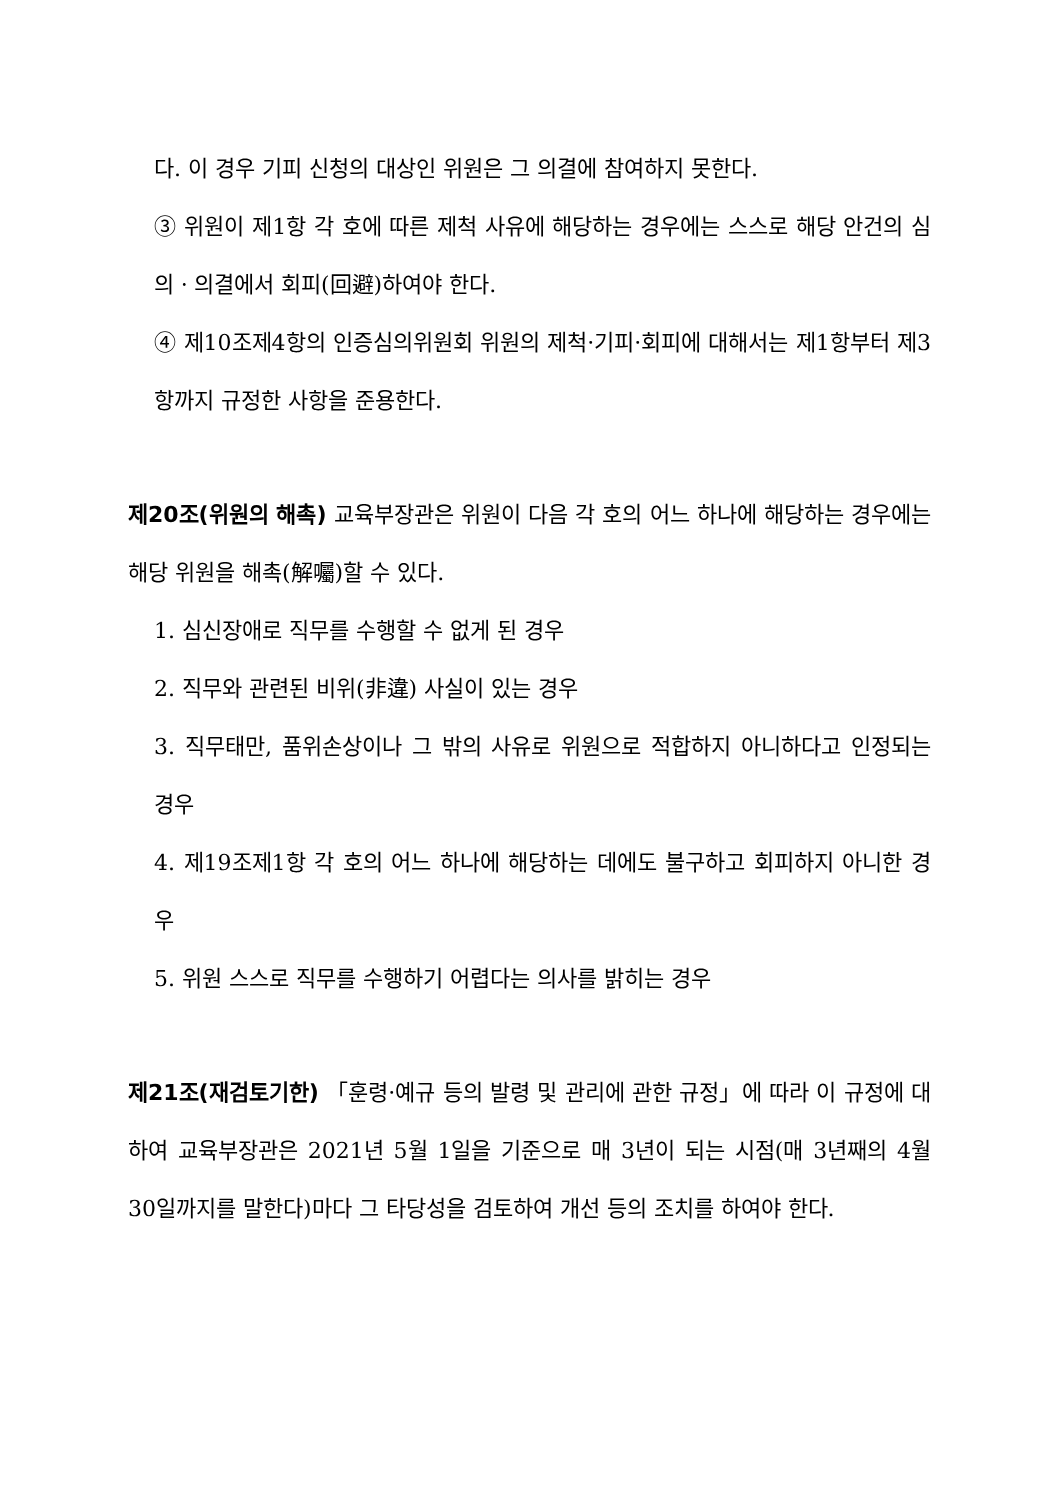다. 이 경우 기피 신청의 대상인 위원은 그 의결에 참여하지 못한다.
③ 위원이 제1항 각 호에 따른 제척 사유에 해당하는 경우에는 스스로 해당 안건의 심의ㆍ의결에서 회피(回避)하여야 한다.
④ 제10조제4항의 인증심의위원회 위원의 제척·기피·회피에 대해서는 제1항부터 제3항까지 규정한 사항을 준용한다.
제20조(위원의 해촉) 교육부장관은 위원이 다음 각 호의 어느 하나에 해당하는 경우에는 해당 위원을 해촉(解囑)할 수 있다.
1. 심신장애로 직무를 수행할 수 없게 된 경우
2. 직무와 관련된 비위(非違) 사실이 있는 경우
3. 직무태만, 품위손상이나 그 밖의 사유로 위원으로 적합하지 아니하다고 인정되는 경우
4. 제19조제1항 각 호의 어느 하나에 해당하는 데에도 불구하고 회피하지 아니한 경우
5. 위원 스스로 직무를 수행하기 어렵다는 의사를 밝히는 경우
제21조(재검토기한) 「훈령·예규 등의 발령 및 관리에 관한 규정」에 따라 이 규정에 대하여 교육부장관은 2021년 5월 1일을 기준으로 매 3년이 되는 시점(매 3년째의 4월 30일까지를 말한다)마다 그 타당성을 검토하여 개선 등의 조치를 하여야 한다.